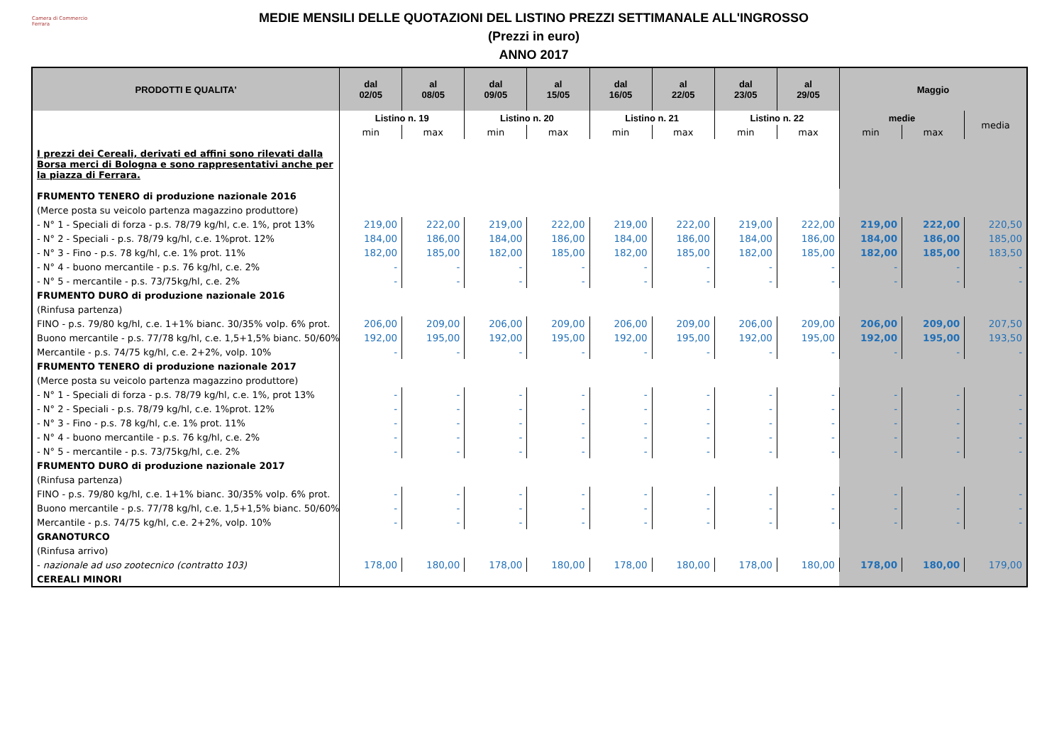Camera di Commercio
Ferrara
MEDIE MENSILI DELLE QUOTAZIONI DEL LISTINO PREZZI SETTIMANALE ALL'INGROSSO
(Prezzi in euro)
ANNO 2017
| PRODOTTI E QUALITA' | dal 02/05 | al 08/05 | dal 09/05 | al 15/05 | dal 16/05 | al 22/05 | dal 23/05 | al 29/05 | Maggio | | |
| --- | --- | --- | --- | --- | --- | --- | --- | --- | --- | --- | --- |
| | Listino n. 19 | | Listino n. 20 | | Listino n. 21 | | Listino n. 22 | | medie | | media |
| | min | max | min | max | min | max | min | max | min | max | |
| I prezzi dei Cereali, derivati ed affini sono rilevati dalla Borsa merci di Bologna e sono rappresentativi anche per la piazza di Ferrara. | | | | | | | | | | | |
| FRUMENTO TENERO di produzione nazionale 2016 | | | | | | | | | | | |
| (Merce posta su veicolo partenza magazzino produttore) | | | | | | | | | | | |
| - N° 1 - Speciali di forza - p.s. 78/79 kg/hl, c.e. 1%, prot 13% | 219,00 | 222,00 | 219,00 | 222,00 | 219,00 | 222,00 | 219,00 | 222,00 | 219,00 | 222,00 | 220,50 |
| - N° 2 - Speciali - p.s. 78/79 kg/hl, c.e. 1%prot. 12% | 184,00 | 186,00 | 184,00 | 186,00 | 184,00 | 186,00 | 184,00 | 186,00 | 184,00 | 186,00 | 185,00 |
| - N° 3 - Fino - p.s. 78 kg/hl, c.e. 1% prot. 11% | 182,00 | 185,00 | 182,00 | 185,00 | 182,00 | 185,00 | 182,00 | 185,00 | 182,00 | 185,00 | 183,50 |
| - N° 4 - buono mercantile - p.s. 76 kg/hl, c.e. 2% | - | - | - | - | - | - | - | - | - | - | - |
| - N° 5 - mercantile - p.s. 73/75kg/hl, c.e. 2% | - | - | - | - | - | - | - | - | - | - | - |
| FRUMENTO DURO di produzione nazionale 2016 | | | | | | | | | | | |
| (Rinfusa partenza) | | | | | | | | | | | |
| FINO - p.s. 79/80 kg/hl, c.e. 1+1% bianc. 30/35% volp. 6% prot. | 206,00 | 209,00 | 206,00 | 209,00 | 206,00 | 209,00 | 206,00 | 209,00 | 206,00 | 209,00 | 207,50 |
| Buono mercantile - p.s. 77/78 kg/hl, c.e. 1,5+1,5% bianc. 50/60% | 192,00 | 195,00 | 192,00 | 195,00 | 192,00 | 195,00 | 192,00 | 195,00 | 192,00 | 195,00 | 193,50 |
| Mercantile - p.s. 74/75 kg/hl, c.e. 2+2%, volp. 10% | - | - | - | - | - | - | - | - | - | - | - |
| FRUMENTO TENERO di produzione nazionale 2017 | | | | | | | | | | | |
| (Merce posta su veicolo partenza magazzino produttore) | | | | | | | | | | | |
| - N° 1 - Speciali di forza - p.s. 78/79 kg/hl, c.e. 1%, prot 13% | - | - | - | - | - | - | - | - | - | - | - |
| - N° 2 - Speciali - p.s. 78/79 kg/hl, c.e. 1%prot. 12% | - | - | - | - | - | - | - | - | - | - | - |
| - N° 3 - Fino - p.s. 78 kg/hl, c.e. 1% prot. 11% | - | - | - | - | - | - | - | - | - | - | - |
| - N° 4 - buono mercantile - p.s. 76 kg/hl, c.e. 2% | - | - | - | - | - | - | - | - | - | - | - |
| - N° 5 - mercantile - p.s. 73/75kg/hl, c.e. 2% | - | - | - | - | - | - | - | - | - | - | - |
| FRUMENTO DURO di produzione nazionale 2017 | | | | | | | | | | | |
| (Rinfusa partenza) | | | | | | | | | | | |
| FINO - p.s. 79/80 kg/hl, c.e. 1+1% bianc. 30/35% volp. 6% prot. | - | - | - | - | - | - | - | - | - | - | - |
| Buono mercantile - p.s. 77/78 kg/hl, c.e. 1,5+1,5% bianc. 50/60% | - | - | - | - | - | - | - | - | - | - | - |
| Mercantile - p.s. 74/75 kg/hl, c.e. 2+2%, volp. 10% | - | - | - | - | - | - | - | - | - | - | - |
| GRANOTURCO | | | | | | | | | | | |
| (Rinfusa arrivo) | | | | | | | | | | | |
| - nazionale ad uso zootecnico (contratto 103) | 178,00 | 180,00 | 178,00 | 180,00 | 178,00 | 180,00 | 178,00 | 180,00 | 178,00 | 180,00 | 179,00 |
| CEREALI MINORI | | | | | | | | | | | |